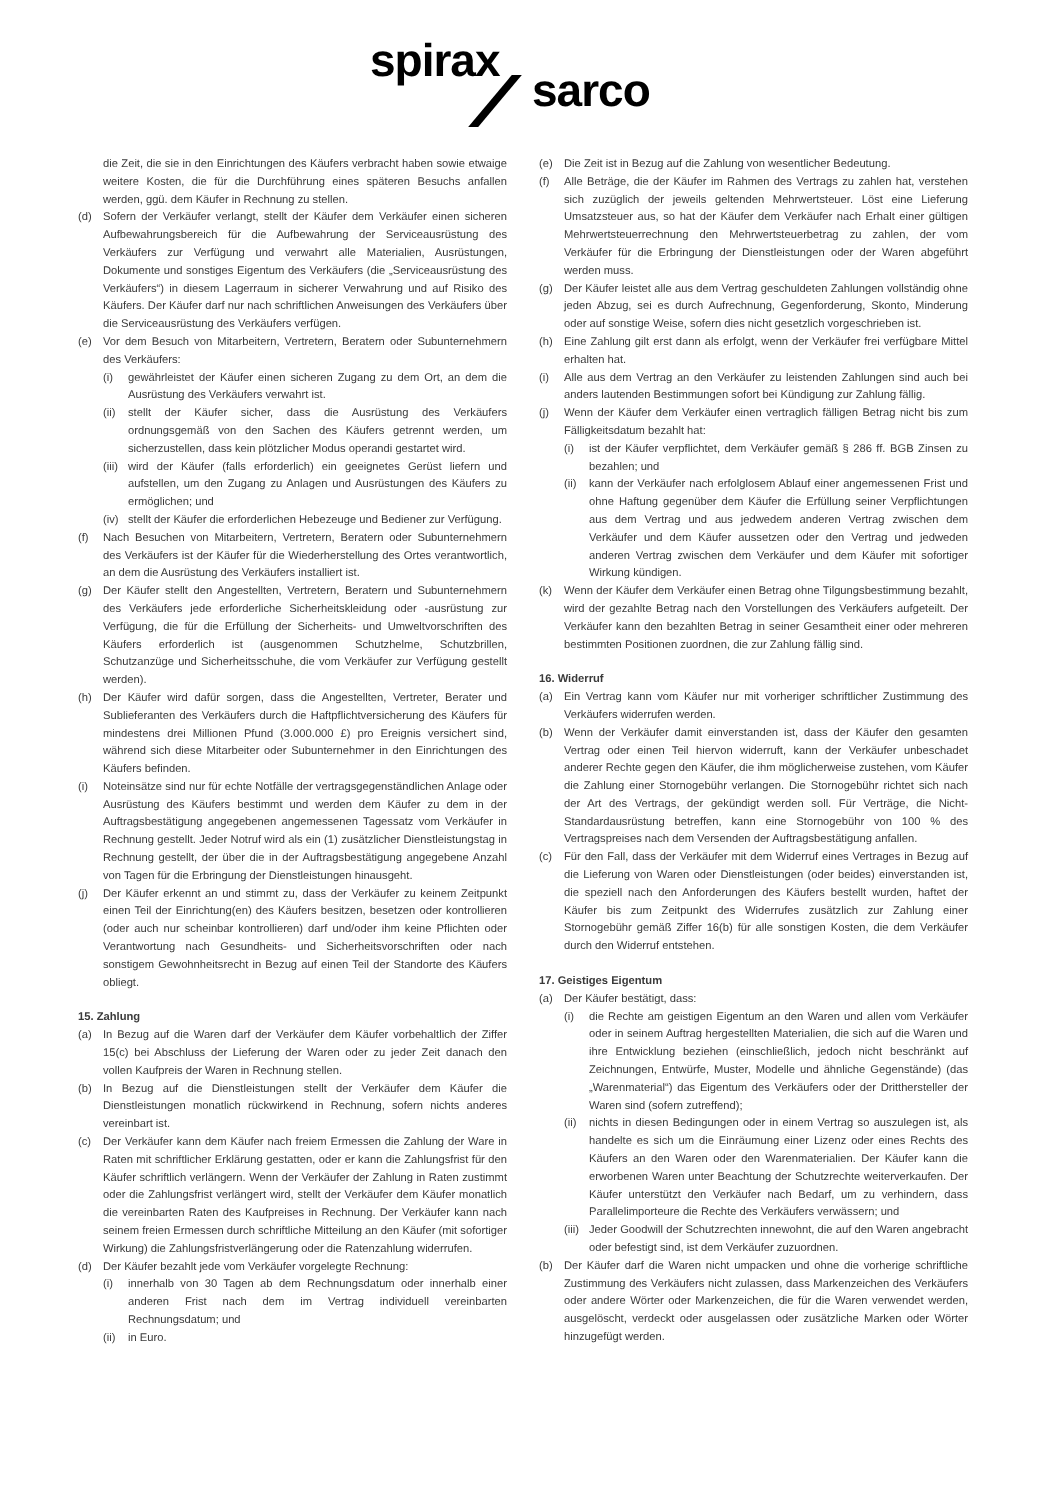spirax
sarco
die Zeit, die sie in den Einrichtungen des Käufers verbracht haben sowie etwaige weitere Kosten, die für die Durchführung eines späteren Besuchs anfallen werden, ggü. dem Käufer in Rechnung zu stellen.
(d) Sofern der Verkäufer verlangt, stellt der Käufer dem Verkäufer einen sicheren Aufbewahrungsbereich für die Aufbewahrung der Serviceausrüstung des Verkäufers zur Verfügung und verwahrt alle Materialien, Ausrüstungen, Dokumente und sonstiges Eigentum des Verkäufers (die „Serviceausrüstung des Verkäufers“) in diesem Lagerraum in sicherer Verwahrung und auf Risiko des Käufers. Der Käufer darf nur nach schriftlichen Anweisungen des Verkäufers über die Serviceausrüstung des Verkäufers verfügen.
(e) Vor dem Besuch von Mitarbeitern, Vertretern, Beratern oder Subunternehmern des Verkäufers:
(i) gewährleistet der Käufer einen sicheren Zugang zu dem Ort, an dem die Ausrüstung des Verkäufers verwahrt ist.
(ii) stellt der Käufer sicher, dass die Ausrüstung des Verkäufers ordnungsgemäß von den Sachen des Käufers getrennt werden, um sicherzustellen, dass kein plötzlicher Modus operandi gestartet wird.
(iii) wird der Käufer (falls erforderlich) ein geeignetes Gerüst liefern und aufstellen, um den Zugang zu Anlagen und Ausrüstungen des Käufers zu ermöglichen; und
(iv) stellt der Käufer die erforderlichen Hebezeuge und Bediener zur Verfügung.
(f) Nach Besuchen von Mitarbeitern, Vertretern, Beratern oder Subunternehmern des Verkäufers ist der Käufer für die Wiederherstellung des Ortes verantwortlich, an dem die Ausrüstung des Verkäufers installiert ist.
(g) Der Käufer stellt den Angestellten, Vertretern, Beratern und Subunternehmern des Verkäufers jede erforderliche Sicherheitskleidung oder -ausrüstung zur Verfügung, die für die Erfüllung der Sicherheits- und Umweltvorschriften des Käufers erforderlich ist (ausgenommen Schutzhelme, Schutzbrillen, Schutzanzüge und Sicherheitsschuhe, die vom Verkäufer zur Verfügung gestellt werden).
(h) Der Käufer wird dafür sorgen, dass die Angestellten, Vertreter, Berater und Sublieferanten des Verkäufers durch die Haftpflichtversicherung des Käufers für mindestens drei Millionen Pfund (3.000.000 £) pro Ereignis versichert sind, während sich diese Mitarbeiter oder Subunternehmer in den Einrichtungen des Käufers befinden.
(i) Noteinsätze sind nur für echte Notfälle der vertragsgegenständlichen Anlage oder Ausrüstung des Käufers bestimmt und werden dem Käufer zu dem in der Auftragsbestätigung angegebenen angemessenen Tagessatz vom Verkäufer in Rechnung gestellt. Jeder Notruf wird als ein (1) zusätzlicher Dienstleistungstag in Rechnung gestellt, der über die in der Auftragsbestätigung angegebene Anzahl von Tagen für die Erbringung der Dienstleistungen hinausgeht.
(j) Der Käufer erkennt an und stimmt zu, dass der Verkäufer zu keinem Zeitpunkt einen Teil der Einrichtung(en) des Käufers besitzen, besetzen oder kontrollieren (oder auch nur scheinbar kontrollieren) darf und/oder ihm keine Pflichten oder Verantwortung nach Gesundheits- und Sicherheitsvorschriften oder nach sonstigem Gewohnheitsrecht in Bezug auf einen Teil der Standorte des Käufers obliegt.
15. Zahlung
(a) In Bezug auf die Waren darf der Verkäufer dem Käufer vorbehaltlich der Ziffer 15(c) bei Abschluss der Lieferung der Waren oder zu jeder Zeit danach den vollen Kaufpreis der Waren in Rechnung stellen.
(b) In Bezug auf die Dienstleistungen stellt der Verkäufer dem Käufer die Dienstleistungen monatlich rückwirkend in Rechnung, sofern nichts anderes vereinbart ist.
(c) Der Verkäufer kann dem Käufer nach freiem Ermessen die Zahlung der Ware in Raten mit schriftlicher Erklärung gestatten, oder er kann die Zahlungsfrist für den Käufer schriftlich verlängern. Wenn der Verkäufer der Zahlung in Raten zustimmt oder die Zahlungsfrist verlängert wird, stellt der Verkäufer dem Käufer monatlich die vereinbarten Raten des Kaufpreises in Rechnung. Der Verkäufer kann nach seinem freien Ermessen durch schriftliche Mitteilung an den Käufer (mit sofortiger Wirkung) die Zahlungsfristverlängerung oder die Ratenzahlung widerrufen.
(d) Der Käufer bezahlt jede vom Verkäufer vorgelegte Rechnung:
(i) innerhalb von 30 Tagen ab dem Rechnungsdatum oder innerhalb einer anderen Frist nach dem im Vertrag individuell vereinbarten Rechnungsdatum; und
(ii) in Euro.
(e) Die Zeit ist in Bezug auf die Zahlung von wesentlicher Bedeutung.
(f) Alle Beträge, die der Käufer im Rahmen des Vertrags zu zahlen hat, verstehen sich zuzüglich der jeweils geltenden Mehrwertsteuer. Löst eine Lieferung Umsatzsteuer aus, so hat der Käufer dem Verkäufer nach Erhalt einer gültigen Mehrwertsteuerrechnung den Mehrwertsteuerbetrag zu zahlen, der vom Verkäufer für die Erbringung der Dienstleistungen oder der Waren abgeführt werden muss.
(g) Der Käufer leistet alle aus dem Vertrag geschuldeten Zahlungen vollständig ohne jeden Abzug, sei es durch Aufrechnung, Gegenforderung, Skonto, Minderung oder auf sonstige Weise, sofern dies nicht gesetzlich vorgeschrieben ist.
(h) Eine Zahlung gilt erst dann als erfolgt, wenn der Verkäufer frei verfügbare Mittel erhalten hat.
(i) Alle aus dem Vertrag an den Verkäufer zu leistenden Zahlungen sind auch bei anders lautenden Bestimmungen sofort bei Kündigung zur Zahlung fällig.
(j) Wenn der Käufer dem Verkäufer einen vertraglich fälligen Betrag nicht bis zum Fälligkeitsdatum bezahlt hat:
(i) ist der Käufer verpflichtet, dem Verkäufer gemäß § 286 ff. BGB Zinsen zu bezahlen; und
(ii) kann der Verkäufer nach erfolglosem Ablauf einer angemessenen Frist und ohne Haftung gegenüber dem Käufer die Erfüllung seiner Verpflichtungen aus dem Vertrag und aus jedwedem anderen Vertrag zwischen dem Verkäufer und dem Käufer aussetzen oder den Vertrag und jedweden anderen Vertrag zwischen dem Verkäufer und dem Käufer mit sofortiger Wirkung kündigen.
(k) Wenn der Käufer dem Verkäufer einen Betrag ohne Tilgungsbestimmung bezahlt, wird der gezahlte Betrag nach den Vorstellungen des Verkäufers aufgeteilt. Der Verkäufer kann den bezahlten Betrag in seiner Gesamtheit einer oder mehreren bestimmten Positionen zuordnen, die zur Zahlung fällig sind.
16. Widerruf
(a) Ein Vertrag kann vom Käufer nur mit vorheriger schriftlicher Zustimmung des Verkäufers widerrufen werden.
(b) Wenn der Verkäufer damit einverstanden ist, dass der Käufer den gesamten Vertrag oder einen Teil hiervon widerruft, kann der Verkäufer unbeschadet anderer Rechte gegen den Käufer, die ihm möglicherweise zustehen, vom Käufer die Zahlung einer Stornogebühr verlangen. Die Stornogebühr richtet sich nach der Art des Vertrags, der gekündigt werden soll. Für Verträge, die Nicht-Standardausrüstung betreffen, kann eine Stornogebühr von 100 % des Vertragspreises nach dem Versenden der Auftragsbestätigung anfallen.
(c) Für den Fall, dass der Verkäufer mit dem Widerruf eines Vertrages in Bezug auf die Lieferung von Waren oder Dienstleistungen (oder beides) einverstanden ist, die speziell nach den Anforderungen des Käufers bestellt wurden, haftet der Käufer bis zum Zeitpunkt des Widerrufes zusätzlich zur Zahlung einer Stornogebühr gemäß Ziffer 16(b) für alle sonstigen Kosten, die dem Verkäufer durch den Widerruf entstehen.
17. Geistiges Eigentum
(a) Der Käufer bestätigt, dass:
(i) die Rechte am geistigen Eigentum an den Waren und allen vom Verkäufer oder in seinem Auftrag hergestellten Materialien, die sich auf die Waren und ihre Entwicklung beziehen (einschließlich, jedoch nicht beschränkt auf Zeichnungen, Entwürfe, Muster, Modelle und ähnliche Gegenstände) (das „Warenmaterial“) das Eigentum des Verkäufers oder der Dritthersteller der Waren sind (sofern zutreffend);
(ii) nichts in diesen Bedingungen oder in einem Vertrag so auszulegen ist, als handelte es sich um die Einräumung einer Lizenz oder eines Rechts des Käufers an den Waren oder den Warenmaterialien. Der Käufer kann die erworbenen Waren unter Beachtung der Schutzrechte weiterverkaufen. Der Käufer unterstützt den Verkäufer nach Bedarf, um zu verhindern, dass Parallelimporteure die Rechte des Verkäufers verwässern; und
(iii) Jeder Goodwill der Schutzrechten innewohnt, die auf den Waren angebracht oder befestigt sind, ist dem Verkäufer zuzuordnen.
(b) Der Käufer darf die Waren nicht umpacken und ohne die vorherige schriftliche Zustimmung des Verkäufers nicht zulassen, dass Markenzeichen des Verkäufers oder andere Wörter oder Markenzeichen, die für die Waren verwendet werden, ausgelöscht, verdeckt oder ausgelassen oder zusätzliche Marken oder Wörter hinzugefügt werden.